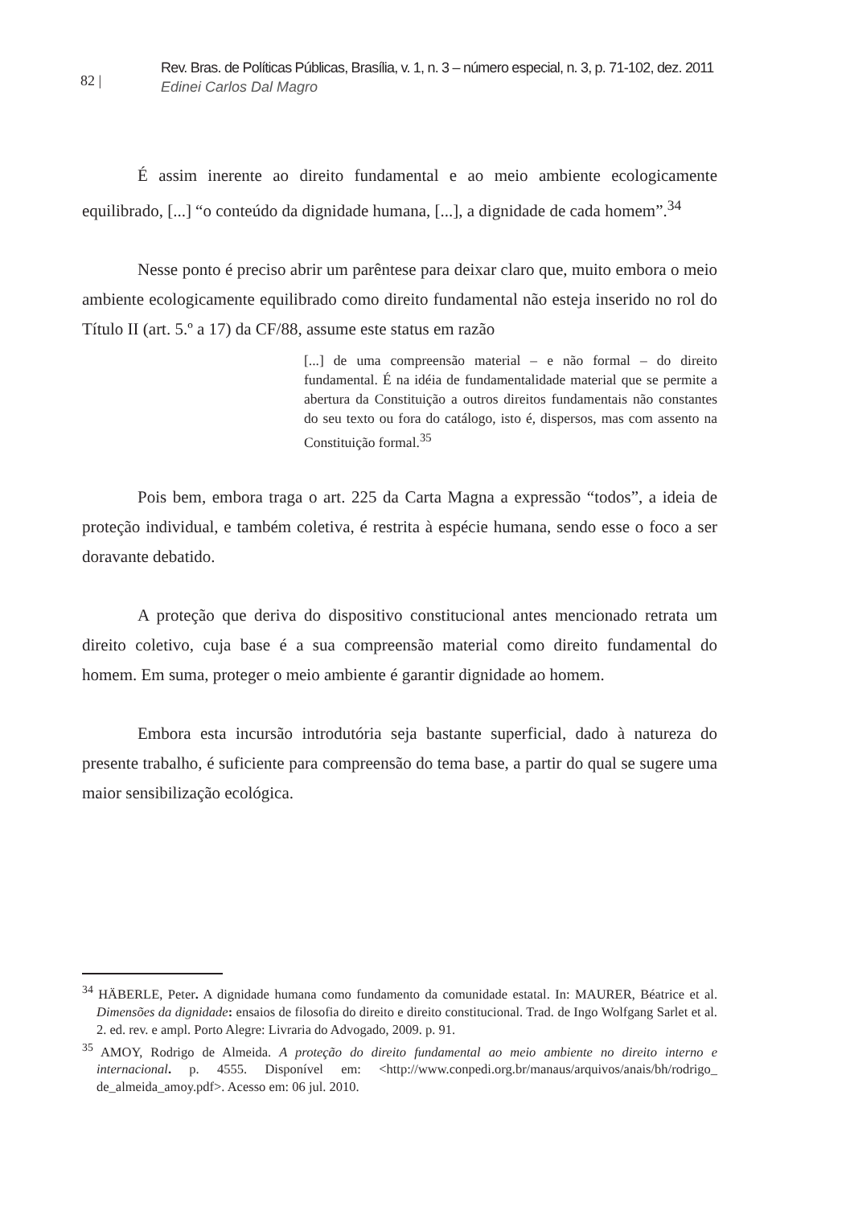82 |
Rev. Bras. de Políticas Públicas, Brasília, v. 1, n. 3 – número especial, n. 3, p. 71-102, dez. 2011
Edinei Carlos Dal Magro
É assim inerente ao direito fundamental e ao meio ambiente ecologicamente equilibrado, [...] “o conteúdo da dignidade humana, [...], a dignidade de cada homem”.<sup>34</sup>
Nesse ponto é preciso abrir um parêntese para deixar claro que, muito embora o meio ambiente ecologicamente equilibrado como direito fundamental não esteja inserido no rol do Título II (art. 5.º a 17) da CF/88, assume este status em razão
[...] de uma compreensão material – e não formal – do direito fundamental. É na idéia de fundamentalidade material que se permite a abertura da Constituição a outros direitos fundamentais não constantes do seu texto ou fora do catálogo, isto é, dispersos, mas com assento na Constituição formal.<sup>35</sup>
Pois bem, embora traga o art. 225 da Carta Magna a expressão “todos”, a ideia de proteção individual, e também coletiva, é restrita à espécie humana, sendo esse o foco a ser doravante debatido.
A proteção que deriva do dispositivo constitucional antes mencionado retrata um direito coletivo, cuja base é a sua compreensão material como direito fundamental do homem. Em suma, proteger o meio ambiente é garantir dignidade ao homem.
Embora esta incursão introdutória seja bastante superficial, dado à natureza do presente trabalho, é suficiente para compreensão do tema base, a partir do qual se sugere uma maior sensibilização ecológica.
<sup>34</sup> HÄBERLE, Peter. A dignidade humana como fundamento da comunidade estatal. In: MAURER, Béatrice et al. Dimensões da dignidade: ensaios de filosofia do direito e direito constitucional. Trad. de Ingo Wolfgang Sarlet et al. 2. ed. rev. e ampl. Porto Alegre: Livraria do Advogado, 2009. p. 91.
<sup>35</sup> AMOY, Rodrigo de Almeida. A proteção do direito fundamental ao meio ambiente no direito interno e internacional. p. 4555. Disponível em: <http://www.conpedi.org.br/manaus/arquivos/anais/bh/rodrigo_ de_almeida_amoy.pdf>. Acesso em: 06 jul. 2010.